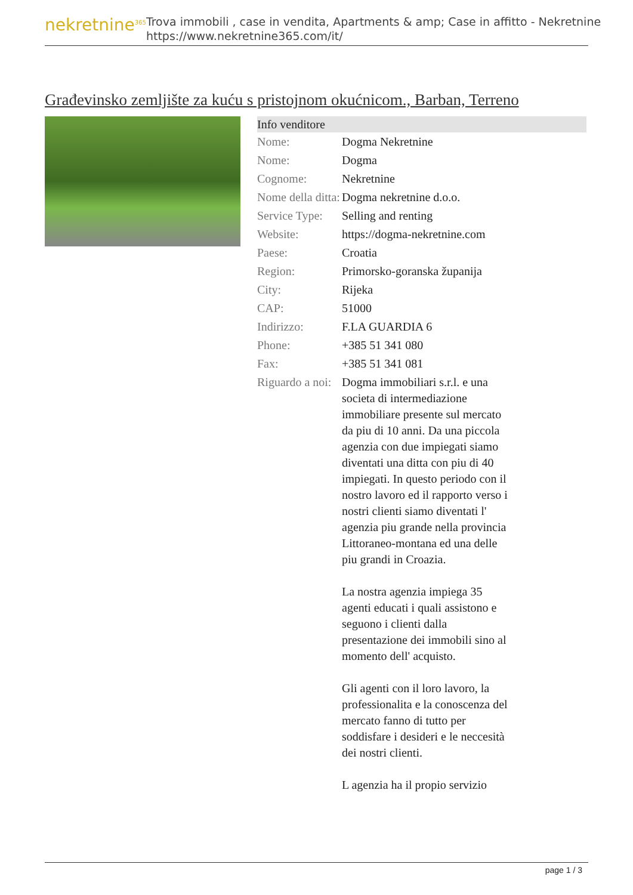nekretnine<sup>365</sup>
Trova immobili , case in vendita, Apartments & amp; Case in affitto - Nekretnine
https://www.nekretnine365.com/it/
Građevinsko zemljište za kuću s pristojnom okućnicom., Barban, Terreno
| Info venditore | |
| --- | --- |
| Nome: | Dogma Nekretnine |
| Nome: | Dogma |
| Cognome: | Nekretnine |
| Nome della ditta: | Dogma nekretnine d.o.o. |
| Service Type: | Selling and renting |
| Website: | https://dogma-nekretnine.com |
| Paese: | Croatia |
| Region: | Primorsko-goranska županija |
| City: | Rijeka |
| CAP: | 51000 |
| Indirizzo: | F.LA GUARDIA 6 |
| Phone: | +385 51 341 080 |
| Fax: | +385 51 341 081 |
| Riguardo a noi: | Dogma immobiliari s.r.l. e una societa di intermediazione immobiliare presente sul mercato da piu di 10 anni. Da una piccola agenzia con due impiegati siamo diventati una ditta con piu di 40 impiegati. In questo periodo con il nostro lavoro ed il rapporto verso i nostri clienti siamo diventati l' agenzia piu grande nella provincia Littoraneo-montana ed una delle piu grandi in Croazia. La nostra agenzia impiega 35 agenti educati i quali assistono e seguono i clienti dalla presentazione dei immobili sino al momento dell' acquisto. Gli agenti con il loro lavoro, la professionalita e la conoscenza del mercato fanno di tutto per soddisfare i desideri e le neccesità dei nostri clienti. L agenzia ha il propio servizio |
page 1 / 3